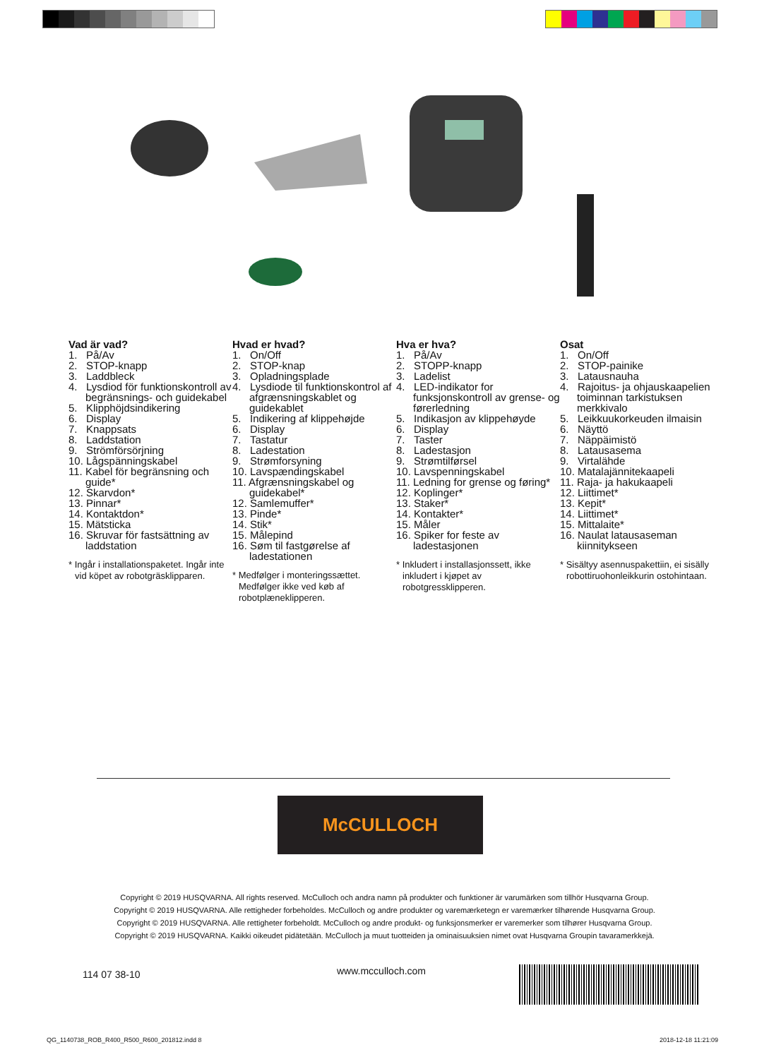Vad är vad?
1. På/Av
2. STOP-knapp
3. Laddbleck
4. Lysdiod för funktionskontroll av begränsnings- och guidekabel
5. Klipphöjdsindikering
6. Display
7. Knappsats
8. Laddstation
9. Strömförsörjning
10. Lågspänningskabel
11. Kabel för begränsning och guide*
12. Skarvdon*
13. Pinnar*
14. Kontaktdon*
15. Mätsticka
16. Skruvar för fastsättning av laddstation
* Ingår i installationspaketet. Ingår inte vid köpet av robotgräsklipparen.
Hvad er hvad?
1. On/Off
2. STOP-knap
3. Opladningsplade
4. Lysdiode til funktionskontrol af afgrænsningskablet og guidekablet
5. Indikering af klippehøjde
6. Display
7. Tastatur
8. Ladestation
9. Strømforsyning
10. Lavspændingskabel
11. Afgrænsningskabel og guidekabel*
12. Samlemuffer*
13. Pinde*
14. Stik*
15. Målepind
16. Søm til fastgørelse af ladestationen
* Medfølger i monteringssættet. Medfølger ikke ved køb af robotplæneklipperen.
Hva er hva?
1. På/Av
2. STOPP-knapp
3. Ladelist
4. LED-indikator for funksjonskontroll av grense- og førerledning
5. Indikasjon av klippehøyde
6. Display
7. Taster
8. Ladestasjon
9. Strømtilførsel
10. Lavspenningskabel
11. Ledning for grense og føring*
12. Koplinger*
13. Staker*
14. Kontakter*
15. Måler
16. Spiker for feste av ladestasjonen
* Inkludert i installasjonssett, ikke inkludert i kjøpet av robotgressklipperen.
Osat
1. On/Off
2. STOP-painike
3. Latausnauha
4. Rajoitus- ja ohjauskaapelien toiminnan tarkistuksen merkkivalo
5. Leikkuukorkeuden ilmaisin
6. Näyttö
7. Näppäimistö
8. Latausasema
9. Virtalähde
10. Matalajännitekaapeli
11. Raja- ja hakukaapeli
12. Liittimet*
13. Kepit*
14. Liittimet*
15. Mittalaite*
16. Naulat latausaseman kiinnitykseen
* Sisältyy asennuspakettiin, ei sisälly robottiruohonleikkurin ostohintaan.
McCULLOCH
Copyright © 2019 HUSQVARNA. All rights reserved. McCulloch och andra namn på produkter och funktioner är varumärken som tillhör Husqvarna Group.
Copyright © 2019 HUSQVARNA. Alle rettigheder forbeholdes. McCulloch og andre produkter og varemærketegn er varemærker tilhørende Husqvarna Group.
Copyright © 2019 HUSQVARNA. Alle rettigheter forbeholdt. McCulloch og andre produkt- og funksjonsmerker er varemerker som tilhører Husqvarna Group.
Copyright © 2019 HUSQVARNA. Kaikki oikeudet pidätetään. McCulloch ja muut tuotteiden ja ominaisuuksien nimet ovat Husqvarna Groupin tavaramerkkejä.
114 07 38-10 www.mcculloch.com
QG_1140738_ROB_R400_R500_R600_201812.indd 8
2018-12-18 11:21:09